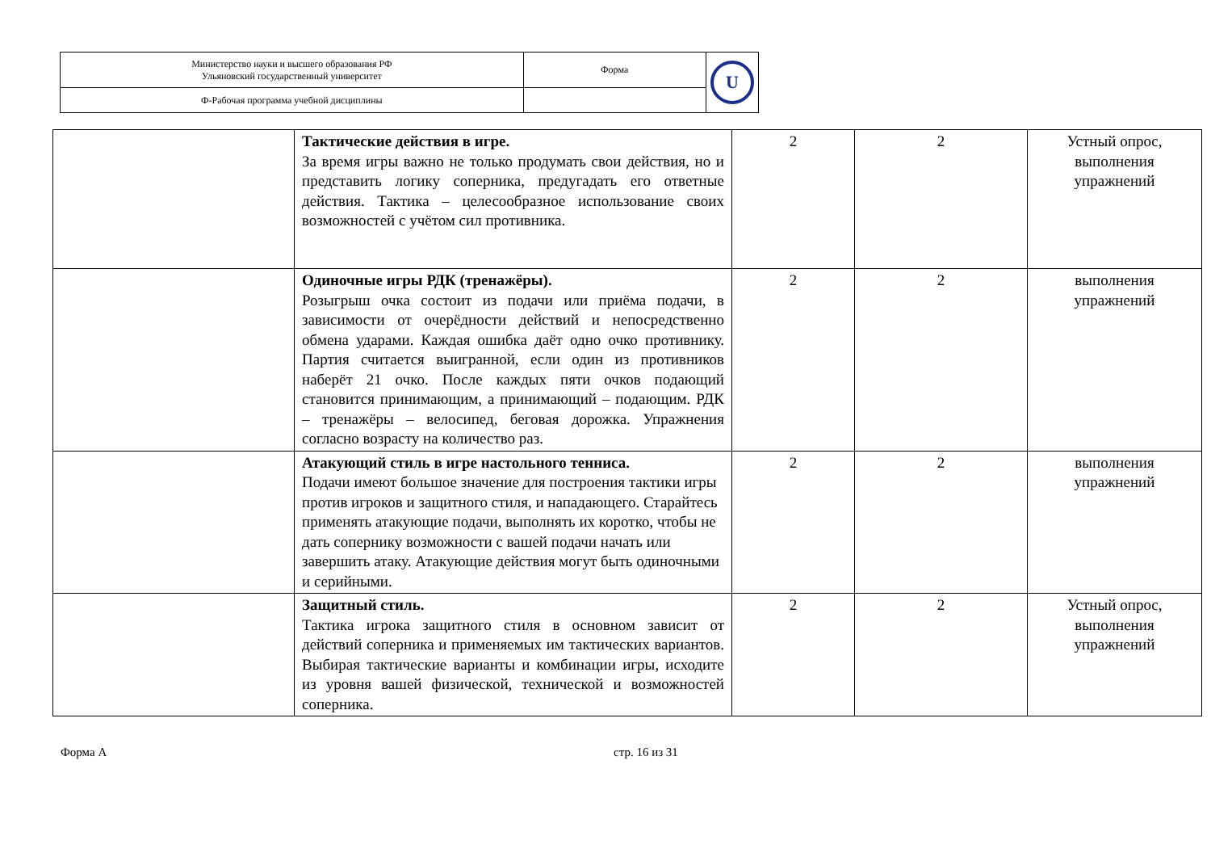| Министерство науки и высшего образования РФ Ульяновский государственный университет | Форма | U |
| Ф-Рабочая программа учебной дисциплины | | |
| | Тактические действия в игре. За время игры важно не только продумать свои действия, но и представить логику соперника, предугадать его ответные действия. Тактика – целесообразное использование своих возможностей с учётом сил противника. | 2 | 2 | Устный опрос, выполнения упражнений |
| | Одиночные игры РДК (тренажёры). Розыгрыш очка состоит из подачи или приёма подачи, в зависимости от очерёдности действий и непосредственно обмена ударами. Каждая ошибка даёт одно очко противнику. Партия считается выигранной, если один из противников наберёт 21 очко. После каждых пяти очков подающий становится принимающим, а принимающий – подающим. РДК – тренажёры – велосипед, беговая дорожка. Упражнения согласно возрасту на количество раз. | 2 | 2 | выполнения упражнений |
| | Атакующий стиль в игре настольного тенниса. Подачи имеют большое значение для построения тактики игры против игроков и защитного стиля, и нападающего. Старайтесь применять атакующие подачи, выполнять их коротко, чтобы не дать сопернику возможности с вашей подачи начать или завершить атаку. Атакующие действия могут быть одиночными и серийными. | 2 | 2 | выполнения упражнений |
| | Защитный стиль. Тактика игрока защитного стиля в основном зависит от действий соперника и применяемых им тактических вариантов. Выбирая тактические варианты и комбинации игры, исходите из уровня вашей физической, технической и возможностей соперника. | 2 | 2 | Устный опрос, выполнения упражнений |
Форма А стр. 16 из 31